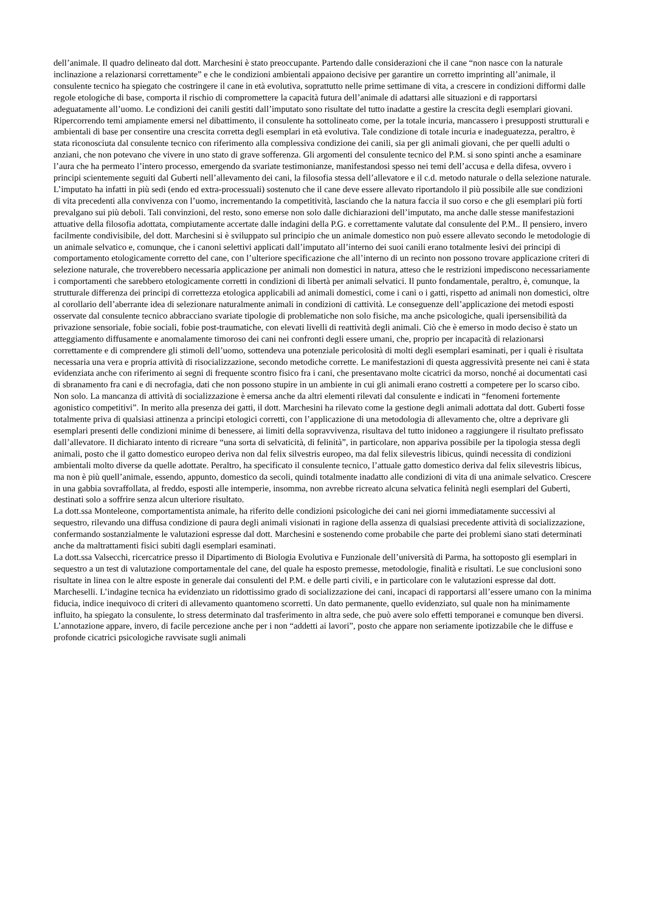dell’animale. Il quadro delineato dal dott. Marchesini è stato preoccupante. Partendo dalle considerazioni che il cane “non nasce con la naturale inclinazione a relazionarsi correttamente” e che le condizioni ambientali appaiono decisive per garantire un corretto imprinting all’animale, il consulente tecnico ha spiegato che costringere il cane in età evolutiva, soprattutto nelle prime settimane di vita, a crescere in condizioni difformi dalle regole etologiche di base, comporta il rischio di compromettere la capacità futura dell’animale di adattarsi alle situazioni e di rapportarsi adeguatamente all’uomo. Le condizioni dei canili gestiti dall’imputato sono risultate del tutto inadatte a gestire la crescita degli esemplari giovani. Ripercorrendo temi ampiamente emersi nel dibattimento, il consulente ha sottolineato come, per la totale incuria, mancassero i presupposti strutturali e ambientali di base per consentire una crescita corretta degli esemplari in età evolutiva. Tale condizione di totale incuria e inadeguatezza, peraltro, è stata riconosciuta dal consulente tecnico con riferimento alla complessiva condizione dei canili, sia per gli animali giovani, che per quelli adulti o anziani, che non potevano che vivere in uno stato di grave sofferenza. Gli argomenti del consulente tecnico del P.M. si sono spinti anche a esaminare l’aura che ha permeato l’intero processo, emergendo da svariate testimonianze, manifestandosi spesso nei temi dell’accusa e della difesa, ovvero i principi scientemente seguiti dal Guberti nell’allevamento dei cani, la filosofia stessa dell’allevatore e il c.d. metodo naturale o della selezione naturale. L’imputato ha infatti in più sedi (endo ed extra-processuali) sostenuto che il cane deve essere allevato riportandolo il più possibile alle sue condizioni di vita precedenti alla convivenza con l’uomo, incrementando la competitività, lasciando che la natura faccia il suo corso e che gli esemplari più forti prevalgano sui più deboli. Tali convinzioni, del resto, sono emerse non solo dalle dichiarazioni dell’imputato, ma anche dalle stesse manifestazioni attuative della filosofia adottata, compiutamente accertate dalle indagini della P.G. e correttamente valutate dal consulente del P.M.. Il pensiero, invero facilmente condivisibile, del dott. Marchesini si è sviluppato sul principio che un animale domestico non può essere allevato secondo le metodologie di un animale selvatico e, comunque, che i canoni selettivi applicati dall’imputato all’interno dei suoi canili erano totalmente lesivi dei principi di comportamento etologicamente corretto del cane, con l’ulteriore specificazione che all’interno di un recinto non possono trovare applicazione criteri di selezione naturale, che troverebbero necessaria applicazione per animali non domestici in natura, atteso che le restrizioni impediscono necessariamente i comportamenti che sarebbero etologicamente corretti in condizioni di libertà per animali selvatici. Il punto fondamentale, peraltro, è, comunque, la strutturale differenza dei principi di correttezza etologica applicabili ad animali domestici, come i cani o i gatti, rispetto ad animali non domestici, oltre al corollario dell’aberrante idea di selezionare naturalmente animali in condizioni di cattività. Le conseguenze dell’applicazione dei metodi esposti osservate dal consulente tecnico abbracciano svariate tipologie di problematiche non solo fisiche, ma anche psicologiche, quali ipersensibilità da privazione sensoriale, fobie sociali, fobie post-traumatiche, con elevati livelli di reattività degli animali. Ciò che è emerso in modo deciso è stato un atteggiamento diffusamente e anomalamente timoroso dei cani nei confronti degli essere umani, che, proprio per incapacità di relazionarsi correttamente e di comprendere gli stimoli dell’uomo, sottendeva una potenziale pericolosità di molti degli esemplari esaminati, per i quali è risultata necessaria una vera e propria attività di risocializzazione, secondo metodiche corrette. Le manifestazioni di questa aggressività presente nei cani è stata evidenziata anche con riferimento ai segni di frequente scontro fisico fra i cani, che presentavano molte cicatrici da morso, nonché ai documentati casi di sbranamento fra cani e di necrofagia, dati che non possono stupire in un ambiente in cui gli animali erano costretti a competere per lo scarso cibo. Non solo. La mancanza di attività di socializzazione è emersa anche da altri elementi rilevati dal consulente e indicati in “fenomeni fortemente agonistico competitivi”. In merito alla presenza dei gatti, il dott. Marchesini ha rilevato come la gestione degli animali adottata dal dott. Guberti fosse totalmente priva di qualsiasi attinenza a principi etologici corretti, con l’applicazione di una metodologia di allevamento che, oltre a deprivare gli esemplari presenti delle condizioni minime di benessere, ai limiti della sopravvivenza, risultava del tutto inidoneo a raggiungere il risultato prefissato dall’allevatore. Il dichiarato intento di ricreare “una sorta di selvaticità, di felinità”, in particolare, non appariva possibile per la tipologia stessa degli animali, posto che il gatto domestico europeo deriva non dal felix silvestris europeo, ma dal felix silevestris libicus, quindi necessita di condizioni ambientali molto diverse da quelle adottate. Peraltro, ha specificato il consulente tecnico, l’attuale gatto domestico deriva dal felix silevestris libicus, ma non è più quell’animale, essendo, appunto, domestico da secoli, quindi totalmente inadatto alle condizioni di vita di una animale selvatico. Crescere in una gabbia sovraffollata, al freddo, esposti alle intemperie, insomma, non avrebbe ricreato alcuna selvatica felinità negli esemplari del Guberti, destinati solo a soffrire senza alcun ulteriore risultato.
La dott.ssa Monteleone, comportamentista animale, ha riferito delle condizioni psicologiche dei cani nei giorni immediatamente successivi al sequestro, rilevando una diffusa condizione di paura degli animali visionati in ragione della assenza di qualsiasi precedente attività di socializzazione, confermando sostanzialmente le valutazioni espresse dal dott. Marchesini e sostenendo come probabile che parte dei problemi siano stati determinati anche da maltrattamenti fisici subiti dagli esemplari esaminati.
La dott.ssa Valsecchi, ricercatrice presso il Dipartimento di Biologia Evolutiva e Funzionale dell’università di Parma, ha sottoposto gli esemplari in sequestro a un test di valutazione comportamentale del cane, del quale ha esposto premesse, metodologie, finalità e risultati. Le sue conclusioni sono risultate in linea con le altre esposte in generale dai consulenti del P.M. e delle parti civili, e in particolare con le valutazioni espresse dal dott. Marcheselli. L’indagine tecnica ha evidenziato un ridottissimo grado di socializzazione dei cani, incapaci di rapportarsi all’essere umano con la minima fiducia, indice inequivoco di criteri di allevamento quantomeno scorretti. Un dato permanente, quello evidenziato, sul quale non ha minimamente influito, ha spiegato la consulente, lo stress determinato dal trasferimento in altra sede, che può avere solo effetti temporanei e comunque ben diversi. L’annotazione appare, invero, di facile percezione anche per i non “addetti ai lavori”, posto che appare non seriamente ipotizzabile che le diffuse e profonde cicatrici psicologiche ravvisate sugli animali